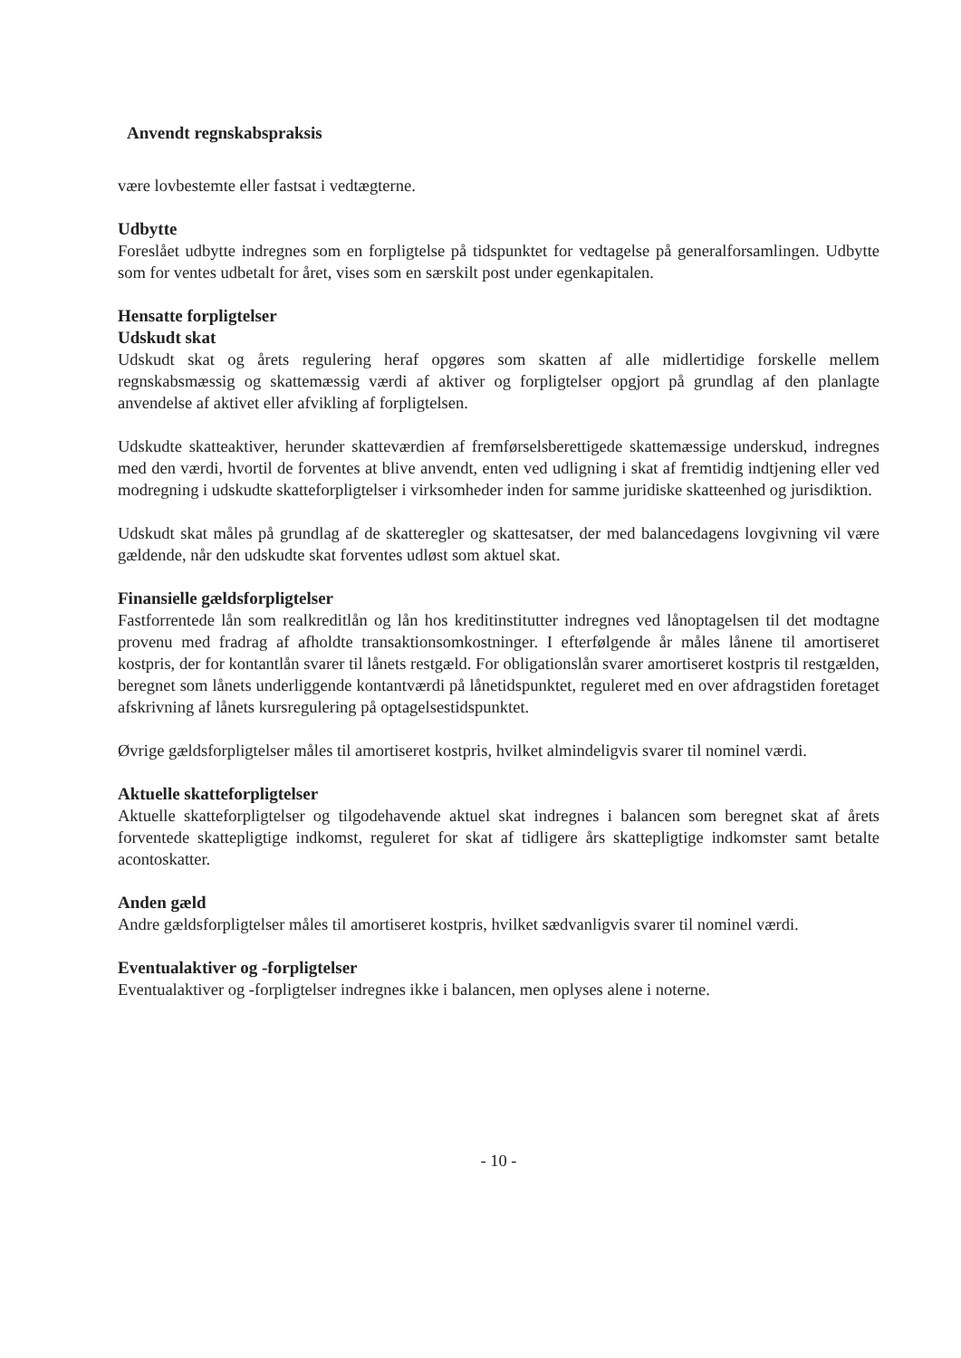Anvendt regnskabspraksis
være lovbestemte eller fastsat i vedtægterne.
Udbytte
Foreslået udbytte indregnes som en forpligtelse på tidspunktet for vedtagelse på generalforsamlingen. Udbytte som for ventes udbetalt for året, vises som en særskilt post under egenkapitalen.
Hensatte forpligtelser
Udskudt skat
Udskudt skat og årets regulering heraf opgøres som skatten af alle midlertidige forskelle mellem regnskabsmæssig og skattemæssig værdi af aktiver og forpligtelser opgjort på grundlag af den planlagte anvendelse af aktivet eller afvikling af forpligtelsen.
Udskudte skatteaktiver, herunder skatteværdien af fremførselsberettigede skattemæssige underskud, indregnes med den værdi, hvortil de forventes at blive anvendt, enten ved udligning i skat af fremtidig indtjening eller ved modregning i udskudte skatteforpligtelser i virksomheder inden for samme juridiske skatteenhed og jurisdiktion.
Udskudt skat måles på grundlag af de skatteregler og skattesatser, der med balancedagens lovgivning vil være gældende, når den udskudte skat forventes udløst som aktuel skat.
Finansielle gældsforpligtelser
Fastforrentede lån som realkreditlån og lån hos kreditinstitutter indregnes ved lånoptagelsen til det modtagne provenu med fradrag af afholdte transaktionsomkostninger. I efterfølgende år måles lånene til amortiseret kostpris, der for kontantlån svarer til lånets restgæld. For obligationslån svarer amortiseret kostpris til restgælden, beregnet som lånets underliggende kontantværdi på lånetidspunktet, reguleret med en over afdragstiden foretaget afskrivning af lånets kursregulering på optagelsestidspunktet.
Øvrige gældsforpligtelser måles til amortiseret kostpris, hvilket almindeligvis svarer til nominel værdi.
Aktuelle skatteforpligtelser
Aktuelle skatteforpligtelser og tilgodehavende aktuel skat indregnes i balancen som beregnet skat af årets forventede skattepligtige indkomst, reguleret for skat af tidligere års skattepligtige indkomster samt betalte acontoskatter.
Anden gæld
Andre gældsforpligtelser måles til amortiseret kostpris, hvilket sædvanligvis svarer til nominel værdi.
Eventualaktiver og -forpligtelser
Eventualaktiver og -forpligtelser indregnes ikke i balancen, men oplyses alene i noterne.
- 10 -